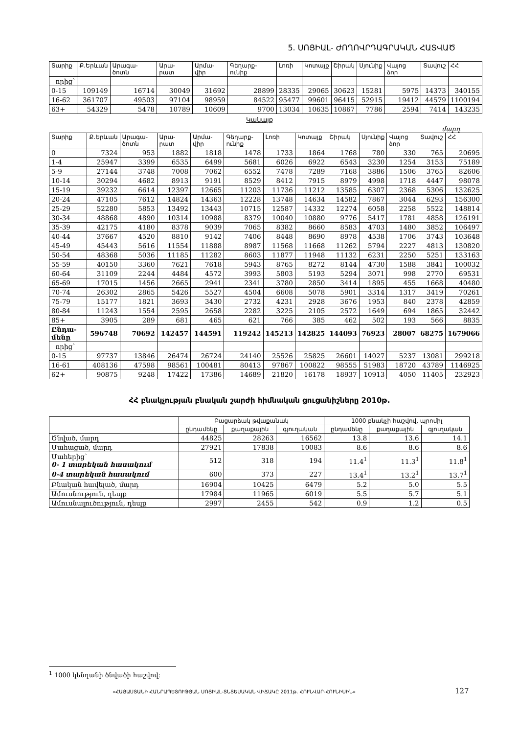5. ՍՈՑԻԱԼ- ԺՈՂՈՎՐԴԱԳՐԱԿԱՆ ՀԱՏՎԱԾ
| Տարիք | Ք.Երևան | Արագա-ծոտն | Արա-րատ | Արմա-վիր | Գեղարք-ունիք | Լոռի | Կոտայք | Շիրակ | Սյունիք | Վայոց ձոր | Տավուշ | ՀՀ |
| --- | --- | --- | --- | --- | --- | --- | --- | --- | --- | --- | --- | --- |
| որից՝ | | | | | | | | | | | | |
| 0-15 | 109149 | 16714 | 30049 | 31692 | 28899 | 28335 | 29065 | 30623 | 15281 | 5975 | 14373 | 340155 |
| 16-62 | 361707 | 49503 | 97104 | 98959 | 84522 | 95477 | 99601 | 96415 | 52915 | 19412 | 44579 | 1100194 |
| 63+ | 54329 | 5478 | 10789 | 10609 | 9700 | 13034 | 10635 | 10867 | 7786 | 2594 | 7414 | 143235 |
Կանայք
մարդ
| Տարիք | Ք.Երևան | Արագա-ծոտն | Արա-րատ | Արմա-վիր | Գեղարք-ունիք | Լոռի | Կոտայք | Շիրակ | Սյունիք | Վայոց ձոր | Տավուշ | ՀՀ |
| --- | --- | --- | --- | --- | --- | --- | --- | --- | --- | --- | --- | --- |
| 0 | 7324 | 953 | 1882 | 1818 | 1478 | 1733 | 1864 | 1768 | 780 | 330 | 765 | 20695 |
| 1-4 | 25947 | 3399 | 6535 | 6499 | 5681 | 6026 | 6922 | 6543 | 3230 | 1254 | 3153 | 75189 |
| 5-9 | 27144 | 3748 | 7008 | 7062 | 6552 | 7478 | 7289 | 7168 | 3886 | 1506 | 3765 | 82606 |
| 10-14 | 30294 | 4682 | 8913 | 9191 | 8529 | 8412 | 7915 | 8979 | 4998 | 1718 | 4447 | 98078 |
| 15-19 | 39232 | 6614 | 12397 | 12665 | 11203 | 11736 | 11212 | 13585 | 6307 | 2368 | 5306 | 132625 |
| 20-24 | 47105 | 7612 | 14824 | 14363 | 12228 | 13748 | 14634 | 14582 | 7867 | 3044 | 6293 | 156300 |
| 25-29 | 52280 | 5853 | 13492 | 13443 | 10715 | 12587 | 14332 | 12274 | 6058 | 2258 | 5522 | 148814 |
| 30-34 | 48868 | 4890 | 10314 | 10988 | 8379 | 10040 | 10880 | 9776 | 5417 | 1781 | 4858 | 126191 |
| 35-39 | 42175 | 4180 | 8378 | 9039 | 7065 | 8382 | 8660 | 8583 | 4703 | 1480 | 3852 | 106497 |
| 40-44 | 37667 | 4520 | 8810 | 9142 | 7406 | 8448 | 8690 | 8978 | 4538 | 1706 | 3743 | 103648 |
| 45-49 | 45443 | 5616 | 11554 | 11888 | 8987 | 11568 | 11668 | 11262 | 5794 | 2227 | 4813 | 130820 |
| 50-54 | 48368 | 5036 | 11185 | 11282 | 8603 | 11877 | 11948 | 11132 | 6231 | 2250 | 5251 | 133163 |
| 55-59 | 40150 | 3360 | 7621 | 7618 | 5943 | 8765 | 8272 | 8144 | 4730 | 1588 | 3841 | 100032 |
| 60-64 | 31109 | 2244 | 4484 | 4572 | 3993 | 5803 | 5193 | 5294 | 3071 | 998 | 2770 | 69531 |
| 65-69 | 17015 | 1456 | 2665 | 2941 | 2341 | 3780 | 2850 | 3414 | 1895 | 455 | 1668 | 40480 |
| 70-74 | 26302 | 2865 | 5426 | 5527 | 4504 | 6608 | 5078 | 5901 | 3314 | 1317 | 3419 | 70261 |
| 75-79 | 15177 | 1821 | 3693 | 3430 | 2732 | 4231 | 2928 | 3676 | 1953 | 840 | 2378 | 42859 |
| 80-84 | 11243 | 1554 | 2595 | 2658 | 2282 | 3225 | 2105 | 2572 | 1649 | 694 | 1865 | 32442 |
| 85+ | 3905 | 289 | 681 | 465 | 621 | 766 | 385 | 462 | 502 | 193 | 566 | 8835 |
| Ընդա-մենը | 596748 | 70692 | 142457 | 144591 | 119242 | 145213 | 142825 | 144093 | 76923 | 28007 | 68275 | 1679066 |
| որից՝ | | | | | | | | | | | | |
| 0-15 | 97737 | 13846 | 26474 | 26724 | 24140 | 25526 | 25825 | 26601 | 14027 | 5237 | 13081 | 299218 |
| 16-61 | 408136 | 47598 | 98561 | 100481 | 80413 | 97867 | 100822 | 98555 | 51983 | 18720 | 43789 | 1146925 |
| 62+ | 90875 | 9248 | 17422 | 17386 | 14689 | 21820 | 16178 | 18937 | 10913 | 4050 | 11405 | 232923 |
ՀՀ բնակչության բնական շարժի հիմնական ցուցանիշները 2010թ.
| | Բացարձակ թվաքանակ | | | 1000 բնակչի հաշվով, պրոմիլ | | |
| --- | --- | --- | --- | --- | --- | --- |
| | ընդամենը | քաղաքային | գյուղական | ընդամենը | քաղաքային | գյուղական |
| Ծնված, մարդ | 44825 | 28263 | 16562 | 13.8 | 13.6 | 14.1 |
| Մահացած, մարդ | 27921 | 17838 | 10083 | 8.6 | 8.6 | 8.6 |
| Մահերից՝ 0- 1 տարեկան հասակում | 512 | 318 | 194 | 11.4<sup>1</sup> | 11.3<sup>1</sup> | 11.8<sup>1</sup> |
| 0-4 տարեկան հասակում | 600 | 373 | 227 | 13.4<sup>1</sup> | 13.2<sup>1</sup> | 13.7<sup>1</sup> |
| Բնական հավելած, մարդ | 16904 | 10425 | 6479 | 5.2 | 5.0 | 5.5 |
| Ամուսնություն, դեպք | 17984 | 11965 | 6019 | 5.5 | 5.7 | 5.1 |
| Ամուսնալուծություն, դեպք | 2997 | 2455 | 542 | 0.9 | 1.2 | 0.5 |
<sup>1</sup> 1000 կենդանի ծնվածի հաշվով:
«ՀԱՅԱՍՏԱՆԻ ՀԱՆՐԱՊԵՏՈՒԹՅԱՆ ՍՈՑԻԱԼ-ՏՆՏԵՍԱԿԱՆ ՎԻՃԱԿԸ 2011թ. ՀՈՒՆՎԱՐ-ՀՈՒՆԻՍԻՆ»
127